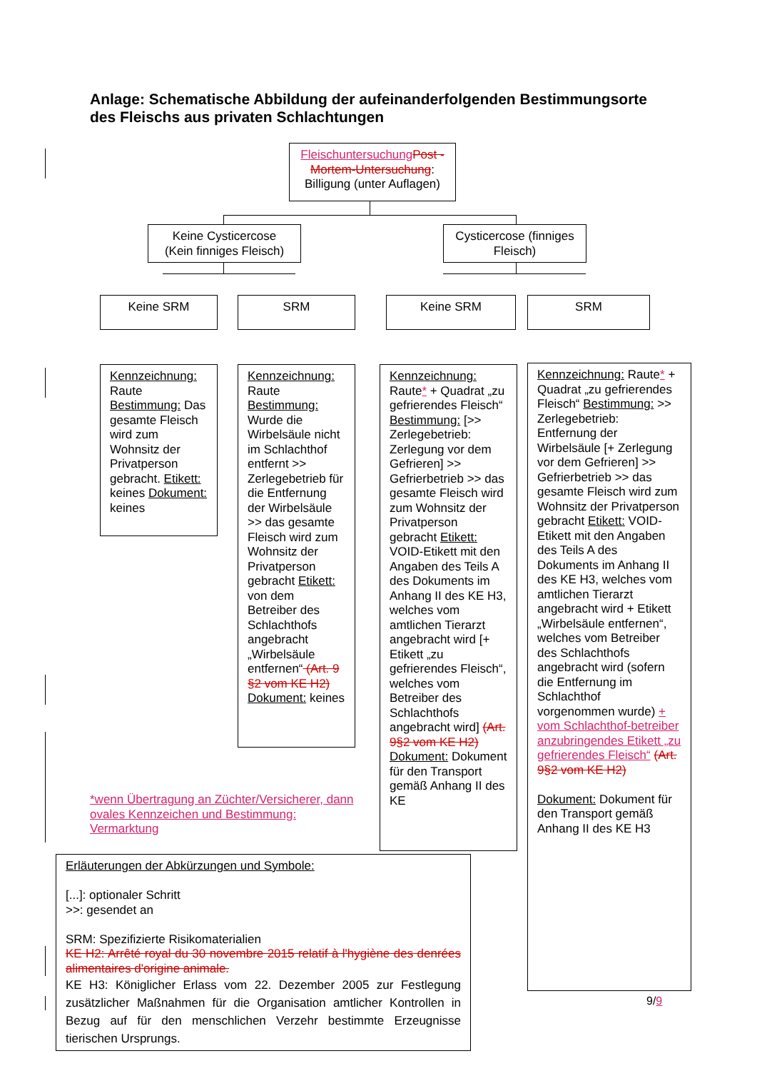Anlage: Schematische Abbildung der aufeinanderfolgenden Bestimmungsorte des Fleischs aus privaten Schlachtungen
Fleischuntersuchung Post -Mortem-Untersuchung: Billigung (unter Auflagen)
Keine Cysticercose (Kein finniges Fleisch)
Cysticercose (finniges Fleisch)
Keine SRM SRM Keine SRM SRM
Kennzeichnung: Raute Bestimmung: Das gesamte Fleisch wird zum Wohnsitz der Privatperson gebracht. Etikett: keines Dokument: keines
Kennzeichnung: Raute Bestimmung: Wurde die Wirbelsäule nicht im Schlachthof entfernt >> Zerlegebetrieb für die Entfernung der Wirbelsäule >> das gesamte Fleisch wird zum Wohnsitz der Privatperson gebracht Etikett: von dem Betreiber des Schlachthofs angebracht „Wirbelsäule entfernen“ (Art. 9 §2 vom KE H2) Dokument: keines
Kennzeichnung: Raute* + Quadrat „zu gefrierendes Fleisch“ Bestimmung: [>> Zerlegebetrieb: Zerlegung vor dem Gefrieren] >> Gefrierbetrieb >> das gesamte Fleisch wird zum Wohnsitz der Privatperson gebracht Etikett: VOID-Etikett mit den Angaben des Teils A des Dokuments im Anhang II des KE H3, welches vom amtlichen Tierarzt angebracht wird [+ Etikett „zu gefrierendes Fleisch“, welches vom Betreiber des Schlachthofs angebracht wird] (Art. 9§2 vom KE H2) Dokument: Dokument für den Transport gemäß Anhang II des KE
Kennzeichnung: Raute* + Quadrat „zu gefrierendes Fleisch“ Bestimmung: >> Zerlegebetrieb: Entfernung der Wirbelsäule [+ Zerlegung vor dem Gefrieren] >> Gefrierbetrieb >> das gesamte Fleisch wird zum Wohnsitz der Privatperson gebracht Etikett: VOID-Etikett mit den Angaben des Teils A des Dokuments im Anhang II des KE H3, welches vom amtlichen Tierarzt angebracht wird + Etikett „Wirbelsäule entfernen“, welches vom Betreiber des Schlachthofs angebracht wird (sofern die Entfernung im Schlachthof vorgenommen wurde) + vom Schlachthof-betreiber anzubringendes Etikett „zu gefrierendes Fleisch“ (Art. 9§2 vom KE H2)
Dokument: Dokument für den Transport gemäß Anhang II des KE H3
*wenn Übertragung an Züchter/Versicherer, dann ovales Kennzeichen und Bestimmung: Vermarktung
Erläuterungen der Abkürzungen und Symbole:
[...]: optionaler Schritt
>>: gesendet an
SRM: Spezifizierte Risikomaterialien
KE H2: Arrêté royal du 30 novembre 2015 relatif à l'hygiène des denrées alimentaires d'origine animale.
KE H3: Königlicher Erlass vom 22. Dezember 2005 zur Festlegung zusätzlicher Maßnahmen für die Organisation amtlicher Kontrollen in Bezug auf für den menschlichen Verzehr bestimmte Erzeugnisse tierischen Ursprungs.
9/9